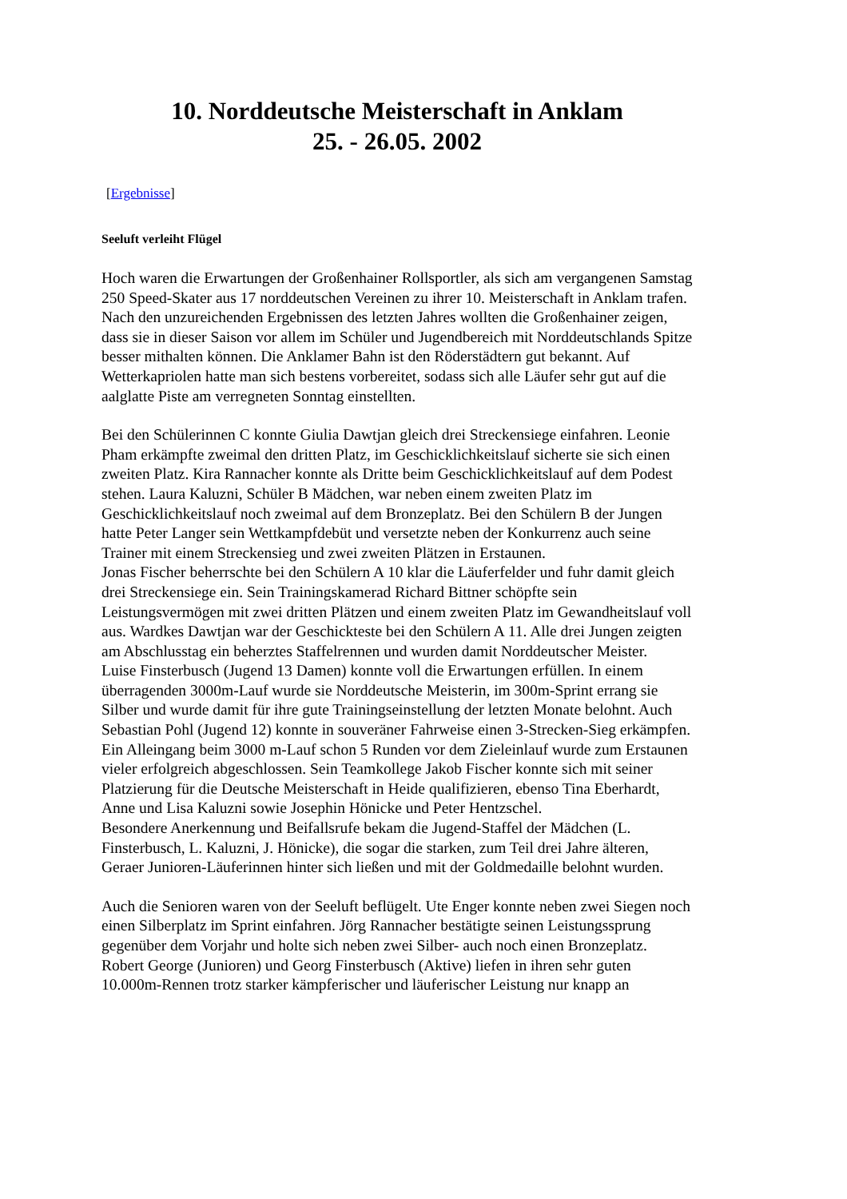10. Norddeutsche Meisterschaft in Anklam
25. - 26.05. 2002
[Ergebnisse]
Seeluft verleiht Flügel
Hoch waren die Erwartungen der Großenhainer Rollsportler, als sich am vergangenen Samstag 250 Speed-Skater aus 17 norddeutschen Vereinen zu ihrer 10. Meisterschaft in Anklam trafen. Nach den unzureichenden Ergebnissen des letzten Jahres wollten die Großenhainer zeigen, dass sie in dieser Saison vor allem im Schüler und Jugendbereich mit Norddeutschlands Spitze besser mithalten können. Die Anklamer Bahn ist den Röderstädtern gut bekannt. Auf Wetterkapriolen hatte man sich bestens vorbereitet, sodass sich alle Läufer sehr gut auf die aalglatte Piste am verregneten Sonntag einstellten.
Bei den Schülerinnen C konnte Giulia Dawtjan gleich drei Streckensiege einfahren. Leonie Pham erkämpfte zweimal den dritten Platz, im Geschicklichkeitslauf sicherte sie sich einen zweiten Platz. Kira Rannacher konnte als Dritte beim Geschicklichkeitslauf auf dem Podest stehen. Laura Kaluzni, Schüler B Mädchen, war neben einem zweiten Platz im Geschicklichkeitslauf noch zweimal auf dem Bronzeplatz. Bei den Schülern B der Jungen hatte Peter Langer sein Wettkampfdebüt und versetzte neben der Konkurrenz auch seine Trainer mit einem Streckensieg und zwei zweiten Plätzen in Erstaunen.
Jonas Fischer beherrschte bei den Schülern A 10 klar die Läuferfelder und fuhr damit gleich drei Streckensiege ein. Sein Trainingskamerad Richard Bittner schöpfte sein Leistungsvermögen mit zwei dritten Plätzen und einem zweiten Platz im Gewandheitslauf voll aus. Wardkes Dawtjan war der Geschickteste bei den Schülern A 11. Alle drei Jungen zeigten am Abschlusstag ein beherztes Staffelrennen und wurden damit Norddeutscher Meister.
Luise Finsterbusch (Jugend 13 Damen) konnte voll die Erwartungen erfüllen. In einem überragenden 3000m-Lauf wurde sie Norddeutsche Meisterin, im 300m-Sprint errang sie Silber und wurde damit für ihre gute Trainingseinstellung der letzten Monate belohnt. Auch Sebastian Pohl (Jugend 12) konnte in souveräner Fahrweise einen 3-Strecken-Sieg erkämpfen. Ein Alleingang beim 3000 m-Lauf schon 5 Runden vor dem Zieleinlauf wurde zum Erstaunen vieler erfolgreich abgeschlossen. Sein Teamkollege Jakob Fischer konnte sich mit seiner Platzierung für die Deutsche Meisterschaft in Heide qualifizieren, ebenso Tina Eberhardt, Anne und Lisa Kaluzni sowie Josephin Hönicke und Peter Hentzschel.
Besondere Anerkennung und Beifallsrufe bekam die Jugend-Staffel der Mädchen (L. Finsterbusch, L. Kaluzni, J. Hönicke), die sogar die starken, zum Teil drei Jahre älteren, Geraer Junioren-Läuferinnen hinter sich ließen und mit der Goldmedaille belohnt wurden.
Auch die Senioren waren von der Seeluft beflügelt. Ute Enger konnte neben zwei Siegen noch einen Silberplatz im Sprint einfahren. Jörg Rannacher bestätigte seinen Leistungssprung gegenüber dem Vorjahr und holte sich neben zwei Silber- auch noch einen Bronzeplatz.
Robert George (Junioren) und Georg Finsterbusch (Aktive) liefen in ihren sehr guten 10.000m-Rennen trotz starker kämpferischer und läuferischer Leistung nur knapp an